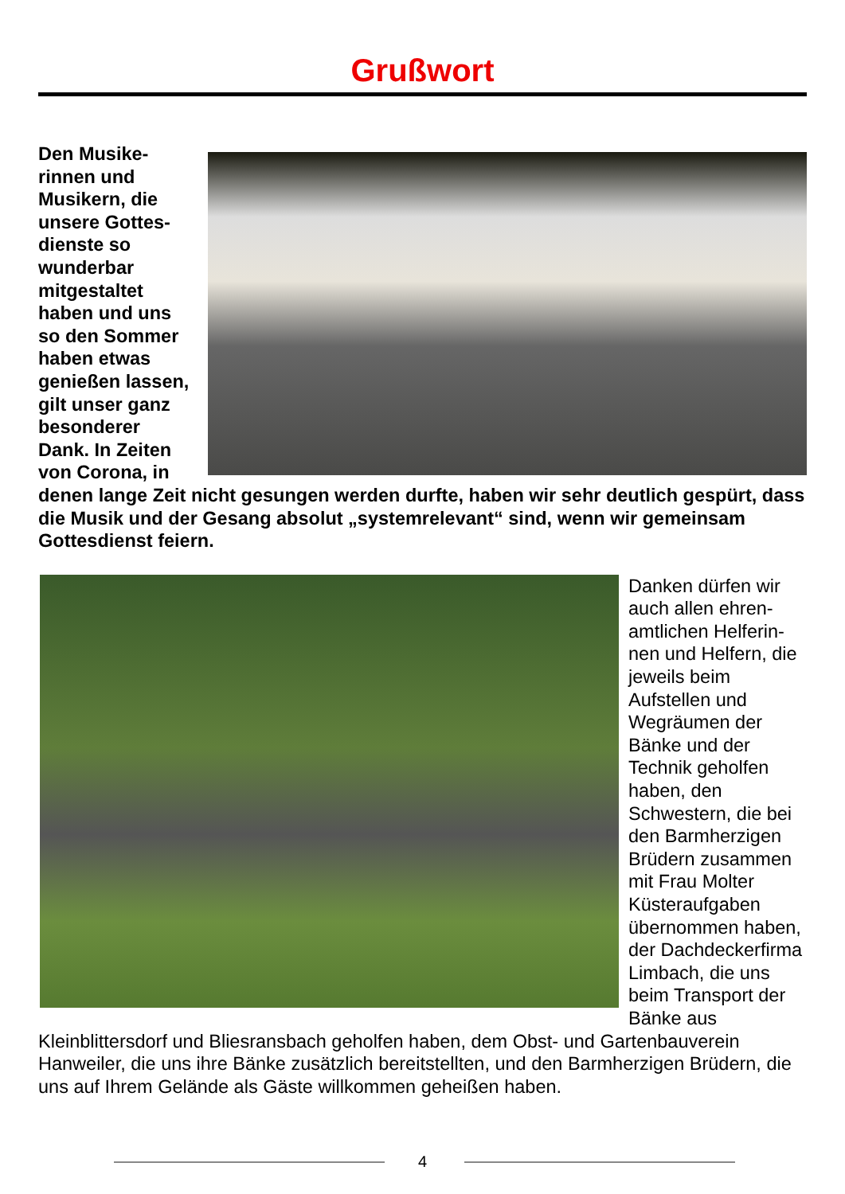Grußwort
Den Musike­rinnen und Musikern, die unsere Gottes­dienste so wunderbar mitgestaltet haben und uns so den Som­mer haben et­was genießen lassen, gilt un­ser ganz be­sonderer Dank. In Zeiten von Corona, in denen lange Zeit nicht gesungen werden durfte, haben wir sehr deutlich gespürt, dass die Musik und der Gesang absolut „systemrelevant“ sind, wenn wir gemeinsam Gottesdienst feiern.
Danken dürfen wir auch allen ehren­amtlichen Helferin­nen und Helfern, die jeweils beim Aufstellen und Wegräumen der Bänke und der Technik geholfen haben, den Schwestern, die bei den Barmherzigen Brüdern zusammen mit Frau Molter Küsteraufgaben übernommen ha­ben, der Dachde­ckerfirma Limbach, die uns beim Transport der Bänke aus Kleinblittersdorf und Bliesransbach geholfen haben, dem Obst- und Gartenbauverein Hanweiler, die uns ihre Bänke zusätzlich bereitstellten, und den Barmherzigen Brüdern, die uns auf Ihrem Gelände als Gäste willkommen ge­heißen haben.
4